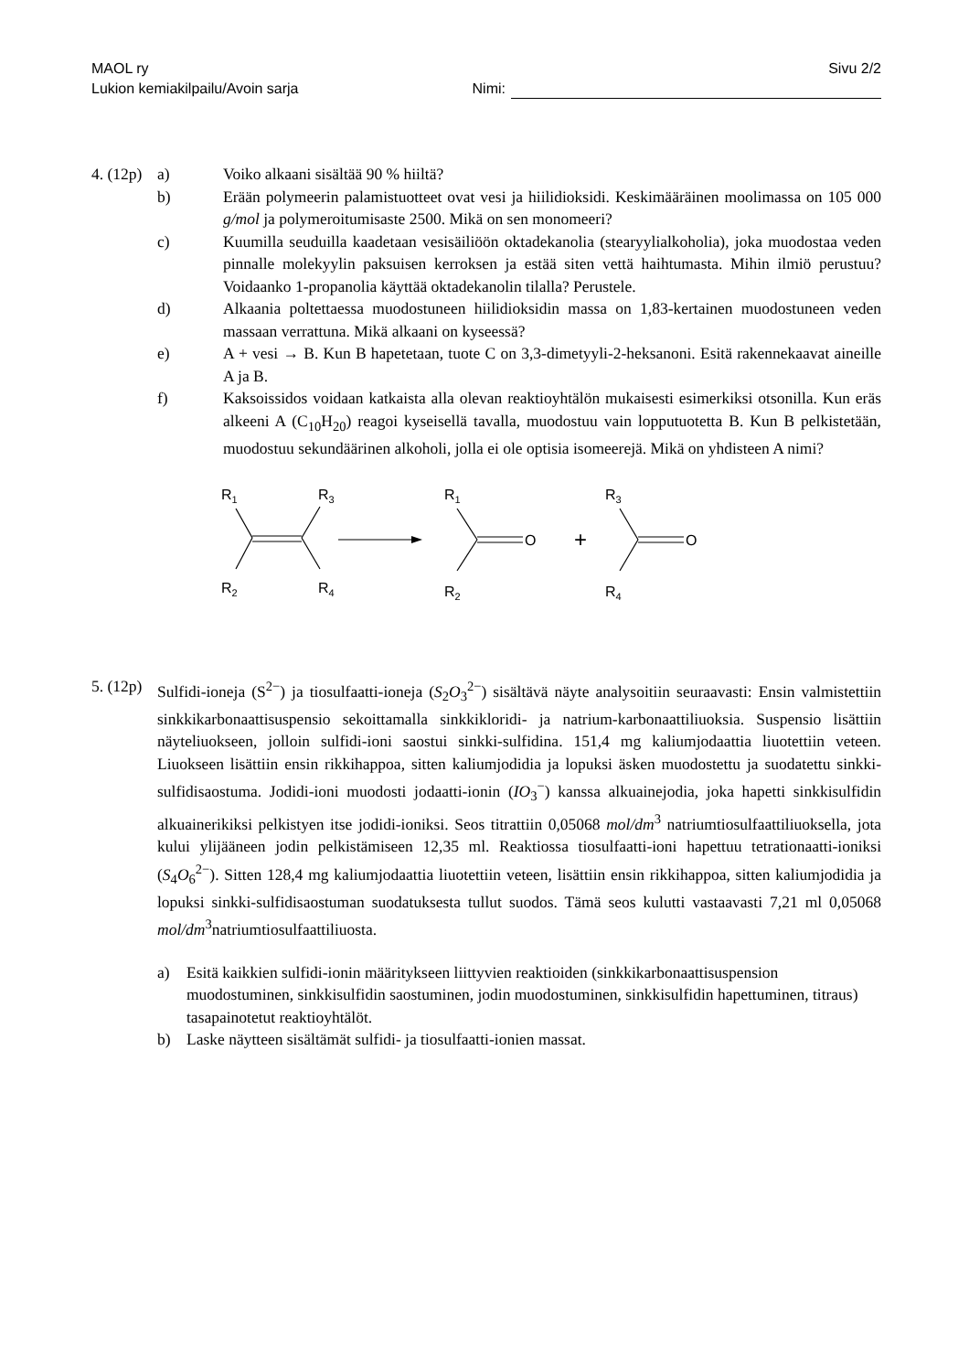MAOL ry Sivu 2/2
Lukion kemiakilpailu/Avoin sarja Nimi:
4. (12p) a) Voiko alkaani sisältää 90 % hiiltä?
b) Erään polymeerin palamistuotteet ovat vesi ja hiilidioksidi. Keskimääräinen moolimassa on 105 000 g/mol ja polymeroitumisaste 2500. Mikä on sen monomeeri?
c) Kuumilla seuduilla kaadetaan vesisäiliöön oktadekanolia (stearyylialkoholia), joka muodostaa veden pinnalle molekyylin paksuisen kerroksen ja estää siten vettä haihtumasta. Mihin ilmiö perustuu? Voidaanko 1-propanolia käyttää oktadekanolin tilalla? Perustele.
d) Alkaania poltettaessa muodostuneen hiilidioksidin massa on 1,83-kertainen muodostuneen veden massaan verrattuna. Mikä alkaani on kyseessä?
e) A + vesi → B. Kun B hapetetaan, tuote C on 3,3-dimetyyli-2-heksanoni. Esitä rakennekaavat aineille A ja B.
f) Kaksoissidos voidaan katkaista alla olevan reaktioyhtälön mukaisesti esimerkiksi otsonilla. Kun eräs alkeeni A (C<sub>10</sub>H<sub>20</sub>) reagoi kyseisellä tavalla, muodostuu vain lopputuotetta B. Kun B pelkistetään, muodostuu sekundäärinen alkoholi, jolla ei ole optisia isomeerejä. Mikä on yhdisteen A nimi?
R1
R3
R2
R4
R1
R2
O
+
R3
R4
O
5. (12p) Sulfidi-ioneja (S<sup>2−</sup>) ja tiosulfaatti-ioneja (S<sub>2</sub>O<sub>3</sub><sup>2−</sup>) sisältävä näyte analysoitiin seuraavasti: Ensin valmistettiin sinkkikarbonaattisuspensio sekoittamalla sinkkikloridi- ja natrium-karbonaattiliuoksia. Suspensio lisättiin näyteliuokseen, jolloin sulfidi-ioni saostui sinkki-sulfidina. 151,4 mg kaliumjodaattia liuotettiin veteen. Liuokseen lisättiin ensin rikkihappoa, sitten kaliumjodidia ja lopuksi äsken muodostettu ja suodatettu sinkki-sulfidisaostuma. Jodidi-ioni muodosti jodaatti-ionin (IO<sub>3</sub><sup>−</sup>) kanssa alkuainejodia, joka hapetti sinkkisulfidin alkuainerikiksi pelkistyen itse jodidi-ioniksi. Seos titrattiin 0,05068 mol/dm<sup>3</sup> natriumtiosulfaattiliuoksella, jota kului ylijääneen jodin pelkistämiseen 12,35 ml. Reaktiossa tiosulfaatti-ioni hapettuu tetrationaatti-ioniksi (S<sub>4</sub>O<sub>6</sub><sup>2−</sup>). Sitten 128,4 mg kaliumjodaattia liuotettiin veteen, lisättiin ensin rikkihappoa, sitten kaliumjodidia ja lopuksi sinkki-sulfidisaostuman suodatuksesta tullut suodos. Tämä seos kulutti vastaavasti 7,21 ml 0,05068 mol/dm<sup>3</sup>natriumtiosulfaattiliuosta.
a) Esitä kaikkien sulfidi-ionin määritykseen liittyvien reaktioiden (sinkkikarbonaattisuspension muodostuminen, sinkkisulfidin saostuminen, jodin muodostuminen, sinkkisulfidin hapettuminen, titraus) tasapainotetut reaktioyhtälöt.
b) Laske näytteen sisältämät sulfidi- ja tiosulfaatti-ionien massat.